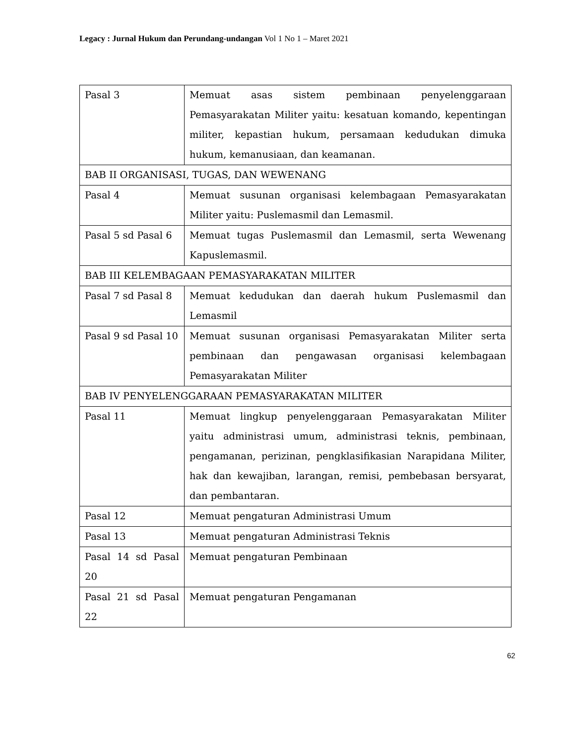Legacy : Jurnal Hukum dan Perundang-undangan Vol 1 No 1 – Maret 2021
| Pasal 3 | Memuat asas sistem pembinaan penyelenggaraan Pemasyarakatan Militer yaitu: kesatuan komando, kepentingan militer, kepastian hukum, persamaan kedudukan dimuka hukum, kemanusiaan, dan keamanan. |
| BAB II ORGANISASI, TUGAS, DAN WEWENANG | |
| Pasal 4 | Memuat susunan organisasi kelembagaan Pemasyarakatan Militer yaitu: Puslemasmil dan Lemasmil. |
| Pasal 5 sd Pasal 6 | Memuat tugas Puslemasmil dan Lemasmil, serta Wewenang Kapuslemasmil. |
| BAB III KELEMBAGAAN PEMASYARAKATAN MILITER | |
| Pasal 7 sd Pasal 8 | Memuat kedudukan dan daerah hukum Puslemasmil dan Lemasmil |
| Pasal 9 sd Pasal 10 | Memuat susunan organisasi Pemasyarakatan Militer serta pembinaan dan pengawasan organisasi kelembagaan Pemasyarakatan Militer |
| BAB IV PENYELENGGARAAN PEMASYARAKATAN MILITER | |
| Pasal 11 | Memuat lingkup penyelenggaraan Pemasyarakatan Militer yaitu administrasi umum, administrasi teknis, pembinaan, pengamanan, perizinan, pengklasifikasian Narapidana Militer, hak dan kewajiban, larangan, remisi, pembebasan bersyarat, dan pembantaran. |
| Pasal 12 | Memuat pengaturan Administrasi Umum |
| Pasal 13 | Memuat pengaturan Administrasi Teknis |
| Pasal 14 sd Pasal 20 | Memuat pengaturan Pembinaan |
| Pasal 21 sd Pasal 22 | Memuat pengaturan Pengamanan |
62